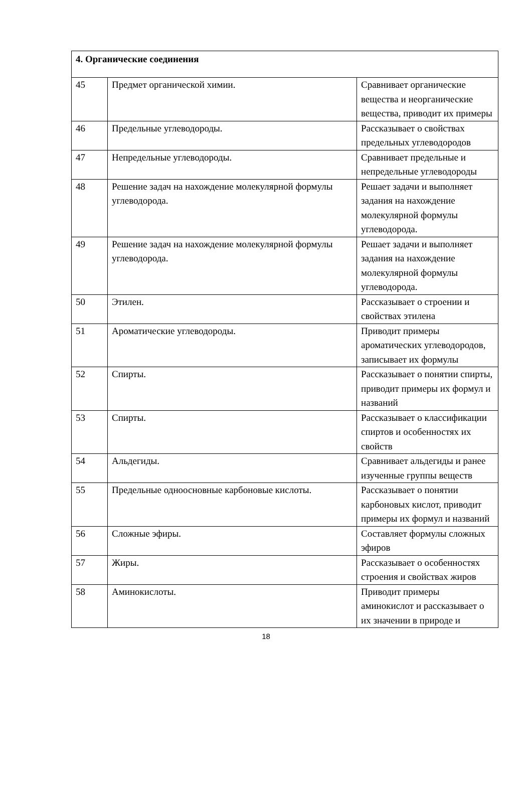| 4. Органические соединения | | |
| 45 | Предмет органической химии. | Сравнивает органические вещества и неорганические вещества, приводит их примеры |
| 46 | Предельные углеводороды. | Рассказывает о свойствах предельных углеводородов |
| 47 | Непредельные углеводороды. | Сравнивает предельные и непредельные углеводороды |
| 48 | Решение задач на нахождение молекулярной формулы углеводорода. | Решает задачи и выполняет задания на нахождение молекулярной формулы углеводорода. |
| 49 | Решение задач на нахождение молекулярной формулы углеводорода. | Решает задачи и выполняет задания на нахождение молекулярной формулы углеводорода. |
| 50 | Этилен. | Рассказывает о строении и свойствах этилена |
| 51 | Ароматические углеводороды. | Приводит примеры ароматических углеводородов, записывает их формулы |
| 52 | Спирты. | Рассказывает о понятии спирты, приводит примеры их формул и названий |
| 53 | Спирты. | Рассказывает о классификации спиртов и особенностях их свойств |
| 54 | Альдегиды. | Сравнивает альдегиды и ранее изученные группы веществ |
| 55 | Предельные одноосновные карбоновые кислоты. | Рассказывает о понятии карбоновых кислот, приводит примеры их формул и названий |
| 56 | Сложные эфиры. | Составляет формулы сложных эфиров |
| 57 | Жиры. | Рассказывает о особенностях строения и свойствах жиров |
| 58 | Аминокислоты. | Приводит примеры аминокислот и рассказывает о их значении в природе и |
18